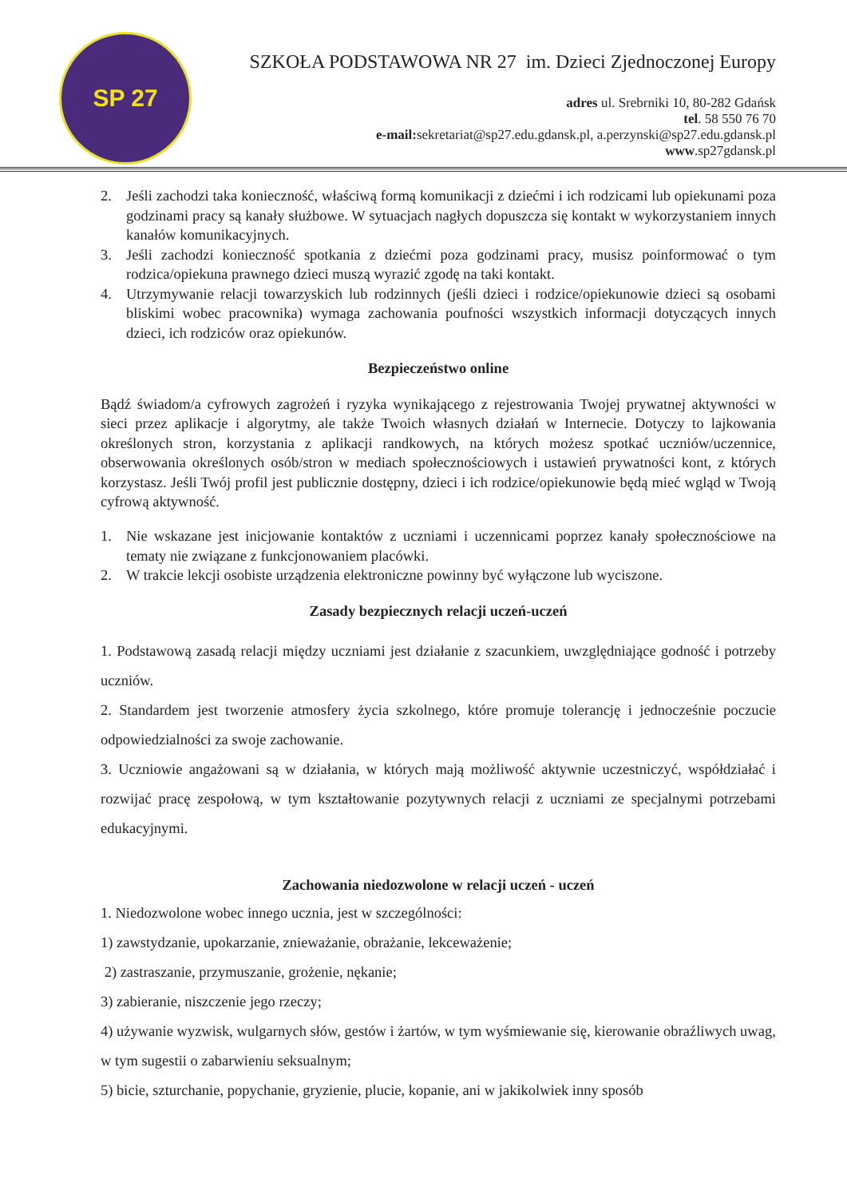SP 27
SZKOŁA PODSTAWOWA NR 27 im. Dzieci Zjednoczonej Europy
adres ul. Srebrniki 10, 80-282 Gdańsk
tel. 58 550 76 70
e-mail: sekretariat@sp27.edu.gdansk.pl, a.perzynski@sp27.edu.gdansk.pl
www.sp27gdansk.pl
2. Jeśli zachodzi taka konieczność, właściwą formą komunikacji z dziećmi i ich rodzicami lub opiekunami poza godzinami pracy są kanały służbowe. W sytuacjach nagłych dopuszcza się kontakt w wykorzystaniem innych kanałów komunikacyjnych.
3. Jeśli zachodzi konieczność spotkania z dziećmi poza godzinami pracy, musisz poinformować o tym rodzica/opiekuna prawnego dzieci muszą wyrazić zgodę na taki kontakt.
4. Utrzymywanie relacji towarzyskich lub rodzinnych (jeśli dzieci i rodzice/opiekunowie dzieci są osobami bliskimi wobec pracownika) wymaga zachowania poufności wszystkich informacji dotyczących innych dzieci, ich rodziców oraz opiekunów.
Bezpieczeństwo online
Bądź świadom/a cyfrowych zagrożeń i ryzyka wynikającego z rejestrowania Twojej prywatnej aktywności w sieci przez aplikacje i algorytmy, ale także Twoich własnych działań w Internecie. Dotyczy to lajkowania określonych stron, korzystania z aplikacji randkowych, na których możesz spotkać uczniów/uczennice, obserwowania określonych osób/stron w mediach społecznościowych i ustawień prywatności kont, z których korzystasz. Jeśli Twój profil jest publicznie dostępny, dzieci i ich rodzice/opiekunowie będą mieć wgląd w Twoją cyfrową aktywność.
1. Nie wskazane jest inicjowanie kontaktów z uczniami i uczennicami poprzez kanały społecznościowe na tematy nie związane z funkcjonowaniem placówki.
2. W trakcie lekcji osobiste urządzenia elektroniczne powinny być wyłączone lub wyciszone.
Zasady bezpiecznych relacji uczeń-uczeń
1. Podstawową zasadą relacji między uczniami jest działanie z szacunkiem, uwzględniające godność i potrzeby uczniów.
2. Standardem jest tworzenie atmosfery życia szkolnego, które promuje tolerancję i jednocześnie poczucie odpowiedzialności za swoje zachowanie.
3. Uczniowie angażowani są w działania, w których mają możliwość aktywnie uczestniczyć, współdziałać i rozwijać pracę zespołową, w tym kształtowanie pozytywnych relacji z uczniami ze specjalnymi potrzebami edukacyjnymi.
Zachowania niedozwolone w relacji uczeń - uczeń
1. Niedozwolone wobec innego ucznia, jest w szczególności:
1) zawstydzanie, upokarzanie, znieważanie, obrażanie, lekceważenie;
2) zastraszanie, przymuszanie, grożenie, nękanie;
3) zabieranie, niszczenie jego rzeczy;
4) używanie wyzwisk, wulgarnych słów, gestów i żartów, w tym wyśmiewanie się, kierowanie obraźliwych uwag, w tym sugestii o zabarwieniu seksualnym;
5) bicie, szturchanie, popychanie, gryzienie, plucie, kopanie, ani w jakikolwiek inny sposób